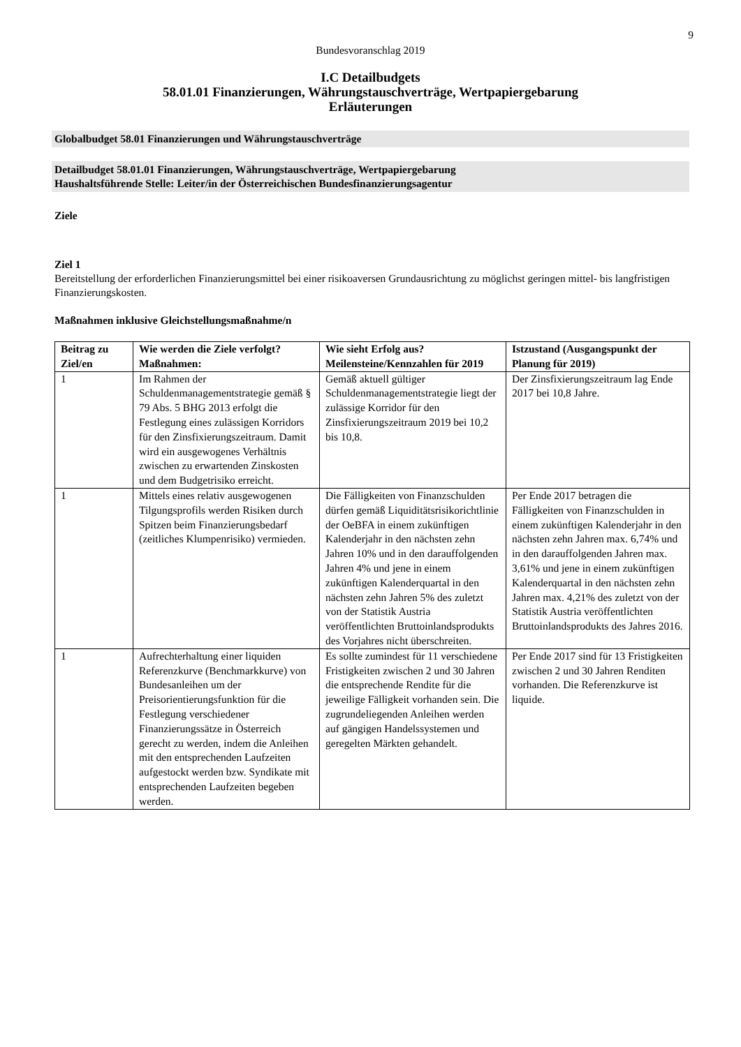9
Bundesvoranschlag 2019
I.C Detailbudgets
58.01.01 Finanzierungen, Währungstauschverträge, Wertpapiergebarung
Erläuterungen
Globalbudget 58.01 Finanzierungen und Währungstauschverträge
Detailbudget 58.01.01 Finanzierungen, Währungstauschverträge, Wertpapiergebarung
Haushaltsführende Stelle: Leiter/in der Österreichischen Bundesfinanzierungsagentur
Ziele
Ziel 1
Bereitstellung der erforderlichen Finanzierungsmittel bei einer risikoaversen Grundausrichtung zu möglichst geringen mittel- bis langfristigen Finanzierungskosten.
Maßnahmen inklusive Gleichstellungsmaßnahme/n
| Beitrag zu Ziel/en | Wie werden die Ziele verfolgt? Maßnahmen: | Wie sieht Erfolg aus? Meilensteine/Kennzahlen für 2019 | Istzustand (Ausgangspunkt der Planung für 2019) |
| --- | --- | --- | --- |
| 1 | Im Rahmen der Schuldenmanagementstrategie gemäß § 79 Abs. 5 BHG 2013 erfolgt die Festlegung eines zulässigen Korridors für den Zinsfixierungszeitraum. Damit wird ein ausgewogenes Verhältnis zwischen zu erwartenden Zinskosten und dem Budgetrisiko erreicht. | Gemäß aktuell gültiger Schuldenmanagementstrategie liegt der zulässige Korridor für den Zinsfixierungszeitraum 2019 bei 10,2 bis 10,8. | Der Zinsfixierungszeitraum lag Ende 2017 bei 10,8 Jahre. |
| 1 | Mittels eines relativ ausgewogenen Tilgungsprofils werden Risiken durch Spitzen beim Finanzierungsbedarf (zeitliches Klumpenrisiko) vermieden. | Die Fälligkeiten von Finanzschulden dürfen gemäß Liquiditätsrisikorichtlinie der OeBFA in einem zukünftigen Kalenderjahr in den nächsten zehn Jahren 10% und in den darauffolgenden Jahren 4% und jene in einem zukünftigen Kalenderquartal in den nächsten zehn Jahren 5% des zuletzt von der Statistik Austria veröffentlichten Bruttoinlandsprodukts des Vorjahres nicht überschreiten. | Per Ende 2017 betragen die Fälligkeiten von Finanzschulden in einem zukünftigen Kalenderjahr in den nächsten zehn Jahren max. 6,74% und in den darauffolgenden Jahren max. 3,61% und jene in einem zukünftigen Kalenderquartal in den nächsten zehn Jahren max. 4,21% des zuletzt von der Statistik Austria veröffentlichten Bruttoinlandsprodukts des Jahres 2016. |
| 1 | Aufrechterhaltung einer liquiden Referenzkurve (Benchmarkkurve) von Bundesanleihen um der Preisorientierungsfunktion für die Festlegung verschiedener Finanzierungssätze in Österreich gerecht zu werden, indem die Anleihen mit den entsprechenden Laufzeiten aufgestockt werden bzw. Syndikate mit entsprechenden Laufzeiten begeben werden. | Es sollte zumindest für 11 verschiedene Fristigkeiten zwischen 2 und 30 Jahren die entsprechende Rendite für die jeweilige Fälligkeit vorhanden sein. Die zugrundeliegenden Anleihen werden auf gängigen Handelssystemen und geregelten Märkten gehandelt. | Per Ende 2017 sind für 13 Fristigkeiten zwischen 2 und 30 Jahren Renditen vorhanden. Die Referenzkurve ist liquide. |